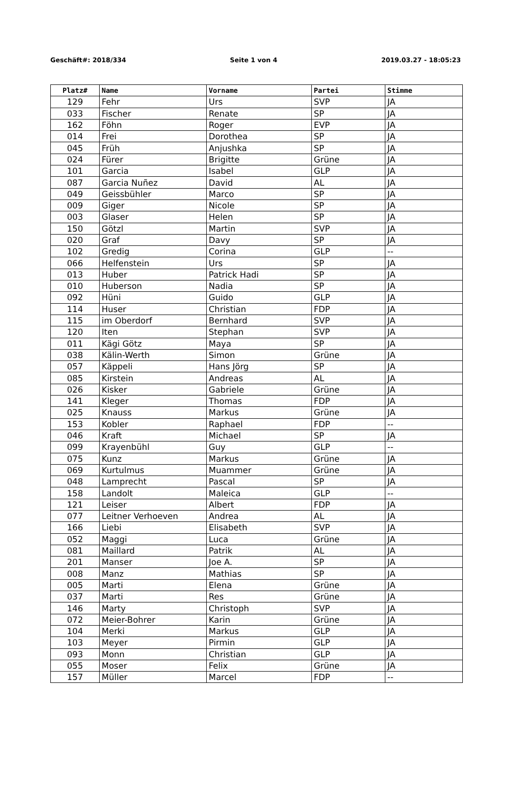Geschäft#: 2018/334 Seite 1 von 4 2019.03.27 - 18:05:23
| Platz# | Name | Vorname | Partei | Stimme |
| --- | --- | --- | --- | --- |
| 129 | Fehr | Urs | SVP | JA |
| 033 | Fischer | Renate | SP | JA |
| 162 | Föhn | Roger | EVP | JA |
| 014 | Frei | Dorothea | SP | JA |
| 045 | Früh | Anjushka | SP | JA |
| 024 | Fürer | Brigitte | Grüne | JA |
| 101 | Garcia | Isabel | GLP | JA |
| 087 | Garcia Nuñez | David | AL | JA |
| 049 | Geissbühler | Marco | SP | JA |
| 009 | Giger | Nicole | SP | JA |
| 003 | Glaser | Helen | SP | JA |
| 150 | Götzl | Martin | SVP | JA |
| 020 | Graf | Davy | SP | JA |
| 102 | Gredig | Corina | GLP | -- |
| 066 | Helfenstein | Urs | SP | JA |
| 013 | Huber | Patrick Hadi | SP | JA |
| 010 | Huberson | Nadia | SP | JA |
| 092 | Hüni | Guido | GLP | JA |
| 114 | Huser | Christian | FDP | JA |
| 115 | im Oberdorf | Bernhard | SVP | JA |
| 120 | Iten | Stephan | SVP | JA |
| 011 | Kägi Götz | Maya | SP | JA |
| 038 | Kälin-Werth | Simon | Grüne | JA |
| 057 | Käppeli | Hans Jörg | SP | JA |
| 085 | Kirstein | Andreas | AL | JA |
| 026 | Kisker | Gabriele | Grüne | JA |
| 141 | Kleger | Thomas | FDP | JA |
| 025 | Knauss | Markus | Grüne | JA |
| 153 | Kobler | Raphael | FDP | -- |
| 046 | Kraft | Michael | SP | JA |
| 099 | Krayenbühl | Guy | GLP | -- |
| 075 | Kunz | Markus | Grüne | JA |
| 069 | Kurtulmus | Muammer | Grüne | JA |
| 048 | Lamprecht | Pascal | SP | JA |
| 158 | Landolt | Maleica | GLP | -- |
| 121 | Leiser | Albert | FDP | JA |
| 077 | Leitner Verhoeven | Andrea | AL | JA |
| 166 | Liebi | Elisabeth | SVP | JA |
| 052 | Maggi | Luca | Grüne | JA |
| 081 | Maillard | Patrik | AL | JA |
| 201 | Manser | Joe A. | SP | JA |
| 008 | Manz | Mathias | SP | JA |
| 005 | Marti | Elena | Grüne | JA |
| 037 | Marti | Res | Grüne | JA |
| 146 | Marty | Christoph | SVP | JA |
| 072 | Meier-Bohrer | Karin | Grüne | JA |
| 104 | Merki | Markus | GLP | JA |
| 103 | Meyer | Pirmin | GLP | JA |
| 093 | Monn | Christian | GLP | JA |
| 055 | Moser | Felix | Grüne | JA |
| 157 | Müller | Marcel | FDP | -- |